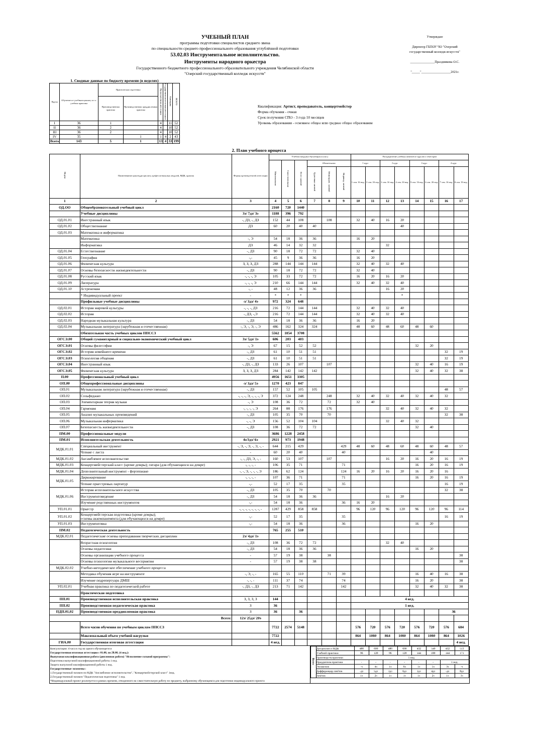УЧЕБНЫЙ ПЛАН
программы подготовки специалистов среднего звена
по специальности среднего профессионального образования углублённой подготовки
53.02.03 Инструментальное исполнительство.
Инструменты народного оркестра
Государственного бюджетного профессионального образовательного учреждения Челябинской области
"Озерский государственный колледж искусств"
Утверждаю
Директор ГБПОУ ЧО "Озерский государственный колледж искусств"
_______________Праздникова О.С.
"_____"__________________2021г.
1. Сводные данные по бюджету времени (в неделях)
| Курсы | Обучение по учебным циклам, в т.ч. учебная практика | Практическая подготовка | | Промежуточная аттестация | Государственная итоговая аттестация | Каникулы | ВСЕГО |
| --- | --- | --- | --- | --- | --- | --- | --- |
| | | Производственная практика | Производственная преддипломная практика | | | | |
| I | 36 | 1 | | 4 | | 11 | 52 |
| II | 36 | 2 | | 4 | | 10 | 52 |
| III | 36 | 2 | | 4 | | 10 | 52 |
| IV | 35 | | 1 | 1 | 4 | 2 | 43 |
| Всего | 143 | 5 | 1 | 13 | 4 | 33 | 199 |
Квалификация: Артист, преподаватель, концертмейстер
Форма обучения - очная
Срок получения СПО - 3 года 10 месяцев
Уровень образования - основное общее или среднее общее образование
2. План учебного процесса
| Индекс | Наименование циклов,дисциплин, профессиональных модулей, МДК, практик | Формы промежуточной аттестации | Учебная нагрузка обучающихся (час.) | | | | | | Распределение учебных занятий по курсам и семестрам | | | | | | | |
| --- | --- | --- | --- | --- | --- | --- | --- | --- | --- | --- | --- | --- | --- | --- | --- | --- |
| | | | Максимальная | Самостоятельная | Всего занятий | Обязательная | | | 1 курс | | 2 курс | | 3 курс | | 4 курс | |
| | | | | | | Групповых занятий | Мелкогрупп. занятий | Индивид. занятий | 1 сем. 16 нед. | 2 сем. 20 нед. | 3 сем. 16 нед. | 4 сем. 20 нед. | 5 сем. 16 нед. | 6 сем. 20 нед. | 7 сем. 16 нед. | 8 сем. 19 нед. |
| 1 | 2 | 3 | 4 | 5 | 6 | 7 | 8 | 9 | 10 | 11 | 12 | 13 | 14 | 15 | 16 | 17 |
| ОД.ОО | Общеобразовательный учебный цикл | | 2160 | 720 | 1440 | | | | | | | | | | | |
| | Учебные дисциплины | 3з/ 7дз/ 3э | 1188 | 396 | 792 | | | | | | | | | | | |
| ОД.01.01 | Иностранный язык | -, ДЗ, -, ДЗ | 152 | 44 | 108 | | 108 | | 32 | 40 | 16 | 20 | | | | |
| ОД.01.02 | Обществознание | ДЗ | 60 | 20 | 40 | 40 | | | | | | 40 | | | | |
| ОД.01.03 | Математика и информатика | | | | | | | | | | | | | | | |
| | Математика | -, Э | 54 | 18 | 36 | 36 | | | 16 | 20 | | | | | | |
| | Информатика | ДЗ | 46 | 14 | 32 | 32 | | | | | 32 | | | | | |
| ОД.01.04 | Естествознание | -, ДЗ | 90 | 18 | 72 | 72 | | | 32 | 40 | | | | | | |
| ОД.01.05 | География | -,- | 45 | 9 | 36 | 36 | | | 16 | 20 | | | | | | |
| ОД.01.06 | Физическая культура | З, З, З, ДЗ | 288 | 144 | 144 | 144 | | | 32 | 40 | 32 | 40 | | | | |
| ОД.01.07 | Основы безопасности жизнедеятельности | -, ДЗ | 90 | 18 | 72 | 72 | | | 32 | 40 | | | | | | |
| ОД.01.08 | Русский язык | -, -, -, Э | 105 | 33 | 72 | 72 | | | 16 | 20 | 16 | 20 | | | | |
| ОД.01.09 | Литература | -, -, -, Э | 210 | 66 | 144 | 144 | | | 32 | 40 | 32 | 40 | | | | |
| ОД.01.10 | Астрономия | -, - | 48 | 12 | 36 | 36 | | | | | 16 | 20 | | | | |
| | * Индивидуальный проект | - | * | * | * | | | | | | | * | | | | |
| | Профильные учебные дисциплины | -з/ 3дз/ 4э | 972 | 324 | 648 | | | | | | | | | | | |
| ОД.02.01 | История мировой культуры | -, -, -, ДЗ | 216 | 72 | 144 | 144 | | | 32 | 40 | 32 | 40 | | | | |
| ОД.02.02 | История | -, ДЗ, -,Э | 216 | 72 | 144 | 144 | | | 32 | 40 | 32 | 40 | | | | |
| ОД.02.03 | Народная музыкальная культура | -, ДЗ | 54 | 18 | 36 | 36 | | | 16 | 20 | | | | | | |
| ОД.02.04 | Музыкальная литература (зарубежная и отечественная) | -, Э, -, Э, -, Э | 486 | 162 | 324 | 324 | | | 48 | 60 | 48 | 60 | 48 | 60 | | |
| | Обязательная часть учебных циклов ППССЗ | | 5562 | 1854 | 3708 | | | | | | | | | | | |
| ОГСЭ.00 | Общий гуманитарный и социально-экономический учебный цикл | 3з/ 5дз/ 1э | 606 | 203 | 403 | | | | | | | | | | | |
| ОГСЭ.01 | Основы философии | -, Э | 67 | 15 | 52 | 52 | | | | | | | 32 | 20 | | |
| ОГСЭ.02 | История новейшего времени | -, ДЗ | 61 | 10 | 51 | 51 | | | | | | | | | 32 | 19 |
| ОГСЭ.03 | Психология общения | -, ДЗ | 61 | 10 | 51 | 51 | | | | | | | | | 32 | 19 |
| ОГСЭ.04 | Иностранный язык | -, ДЗ, -, ДЗ | 133 | 26 | 107 | | 107 | | | | | | 32 | 40 | 16 | 19 |
| ОГСЭ.05 | Физическая культура | З, З, З, ДЗ | 284 | 142 | 142 | 142 | | | | | | | 32 | 40 | 32 | 38 |
| П.00 | Профессиональный учебный цикл | | 4956 | 1651 | 3305 | | | | | | | | | | | |
| ОП.00 | Общепрофессиональные дисциплины | -з/ 3дз/ 5э | 1270 | 423 | 847 | | | | | | | | | | | |
| ОП.01 | Музыкальная литература (зарубежная и отечественная) | -, ДЗ | 157 | 52 | 105 | 105 | | | | | | | | | 48 | 57 |
| ОП.02 | Сольфеджио | -, -, -, Э, -, -, -, Э | 372 | 124 | 248 | | 248 | | 32 | 40 | 32 | 40 | 32 | 40 | 32 | |
| ОП.03 | Элементарная теория музыки | -, Э | 108 | 36 | 72 | | 72 | | 32 | 40 | | | | | | |
| ОП.04 | Гармония | -, -, -, -, Э | 264 | 88 | 176 | | 176 | | | | 32 | 40 | 32 | 40 | 32 | |
| ОП.05 | Анализ музыкальных произведений | -, ДЗ | 105 | 35 | 70 | | 70 | | | | | | | | 32 | 38 |
| ОП.06 | Музыкальная информатика | -, -, Э | 156 | 52 | 104 | 104 | | | | | 32 | 40 | 32 | | | |
| ОП.07 | Безопасность жизнедеятельности | -, ДЗ | 108 | 36 | 72 | 72 | | | | | | | 32 | 40 | | |
| ПМ.00 | Профессиональные модули | | 3686 | 1228 | 2458 | | | | | | | | | | | |
| ПМ.01 | Исполнительская деятельность | 4з/3дз/ 6э | 2921 | 973 | 1948 | | | | | | | | | | | |
| МДК.01.01 | Специальный инструмент | -, Э, -, Э, -, Э, -, - | 644 | 215 | 429 | | | 429 | 48 | 60 | 48 | 60 | 48 | 60 | 48 | 57 |
| | Чтение с листа | - | 60 | 20 | 40 | | | 40 | | | | | | 40 | | |
| МДК.01.02 | Ансамблевое исполнительство | -, -, ДЗ, Э, -, - | 160 | 53 | 107 | | 107 | | | | 16 | 20 | 16 | 20 | 16 | 19 |
| МДК.01.03 | Концертмейстерский класс (кроме домры); гитара (для обучающихся на домре) | -, -, -, - | 106 | 35 | 71 | | | 71 | | | | | 16 | 20 | 16 | 19 |
| МДК.01.04 | Дополнительный инструмент - фортепиано | -, -, Э, -, -, -, Э | 186 | 62 | 124 | | | 124 | 16 | 20 | 16 | 20 | 16 | 20 | 16 | |
| МДК.01.05 | Дирижирование | -, -, -, - | 107 | 36 | 71 | | | 71 | | | | | 16 | 20 | 16 | 19 |
| | Чтение оркестровых партитур | -,- | 52 | 17 | 35 | | | 35 | | | | | | | 16 | 19 |
| МДК.01.06 | История исполнительского искусства | -, ДЗ | 105 | 35 | 70 | | 70 | | | | | | | | 32 | 38 |
| | Инструментоведение | -, ДЗ | 54 | 18 | 36 | 36 | | | | | 16 | 20 | | | | |
| | Изучение родственных инструментов | -,- | 54 | 18 | 36 | | | 36 | 16 | 20 | | | | | | |
| УП.01.01 | Оркестр | -, -, -, -, -, -, -, - | 1287 | 429 | 858 | 858 | | | 96 | 120 | 96 | 120 | 96 | 120 | 96 | 114 |
| УП.01.02 | Концертмейстерская подготовка (кроме домры); основы аккомпанемента (для обучающихся на домре) | -,- | 52 | 17 | 35 | | | 35 | | | | | | | 16 | 19 |
| УП.01.03 | Инструментовка | -,- | 54 | 18 | 36 | | | 36 | | | | | 16 | 20 | | |
| ПМ.02 | Педагогическая деятельность | | 765 | 255 | 510 | | | | | | | | | | | |
| МДК.02.01 | Педагогические основы преподавания творческих дисциплин | 2з/ 4дз/ 1э | | | | | | | | | | | | | | |
| | Возрастная психология | -, ДЗ | 108 | 36 | 72 | 72 | | | | | 32 | 40 | | | | |
| | Основы педагогики | -, ДЗ | 54 | 18 | 36 | 36 | | | | | | | 16 | 20 | | |
| | Основы организации учебного процесса | - | 57 | 19 | 38 | | 38 | | | | | | | | | 38 |
| | Основы психологии музыкального восприятия | - | 57 | 19 | 38 | 38 | | | | | | | | | | 38 |
| МДК.02.02 | Учебно-методическое обеспечение учебного процесса | | | | | | | | | | | | | | | |
| | Методика обучения игре на инструменте | -, Э, -, - | 165 | 55 | 110 | | 71 | 39 | | | | | 16 | 40 | 16 | 38 |
| | Изучение педрепертуара ДМШ | -, -, - | 111 | 37 | 74 | | | 74 | | | | | 16 | 20 | | 38 |
| УП.02.01 | Учебная практика по педагогической работе | -, ДЗ, -, ДЗ | 213 | 71 | 142 | | | 142 | | | | | 32 | 40 | 32 | 38 |
| | Практическая подготовка | | | | | | | | | | | | | | | |
| ПП.01 | Производственная исполнительская практика | З, З, З, З | 144 | | | | | | 4 нед. | | | | | | | |
| ПП.02 | Производственная педагогическая практика | З | 36 | | | | | | 1 нед. | | | | | | | |
| ПДП.01,02 | Производственная преддипломная практика | З | 36 | | 36 | | | | | | | | | | 36 | |
| Всего: | | 12з/ 25дз/ 20э | | | | | | | | | | | | | | |
| | Всего часов обучения по учебным циклам ППССЗ | | 7722 | 2574 | 5148 | | | | 576 | 720 | 576 | 720 | 576 | 720 | 576 | 684 |
| | Максимальный объем учебной нагрузки | | 7722 | | | | | | 864 | 1080 | 864 | 1080 | 864 | 1080 | 864 | 1026 |
| ГИА.00 | Государственная итоговая аттестация | | 4 нед. | | | | | | | | | | | | | 4 нед. |
Консультации: 4 часа в год на одного обучающегося
Государственная итоговая аттестация с 01.06. по 28.06. (4 нед.):
Выпускная квалификационная работа (дипломная работа) "Исполнение сольной программы":
Подготовка выпускной квалификационной работы 1 нед.
Защита выпускной квалификационной работы 1 нед.
Государственные экзамены :
1.Государственный экзамен по МДК "Ансамблевое исполнительство", "Концертмейстерский класс" 1нед.
2.Государственный экзамен "Педагогическая подготовка" 1 нед.
*Индивидуальный проект реализуется в рамках времени, отведенного на самостоятельную работу по предмету, выбранному обучающимся для подготовки индивидуального проекта
| Всего | Дисциплин и МДК | 480 | 600 | 480 | 600 | 432 | 540 | 432 | 513 |
| | Учебной практики | 96 | 120 | 96 | 120 | 144 | 180 | 144 | 171 |
| | Производств.практики | 5 нед. | | | | | | | |
| | Преддиплом.практики | - | - | - | - | - | - | 1 нед. | |
| | Экзаменов | -э | 4э | 1э | 6э | 1э | 5э | 3э | -э |
| | Дифференцир.зачётов | -дз | 5дз | 1дз | 6дз | 1дз | 4дз | -дз | 8дз |
| | Зачётов | 1з | 2з | 1з | 1з | 1з | 2з | 1з | 3з |